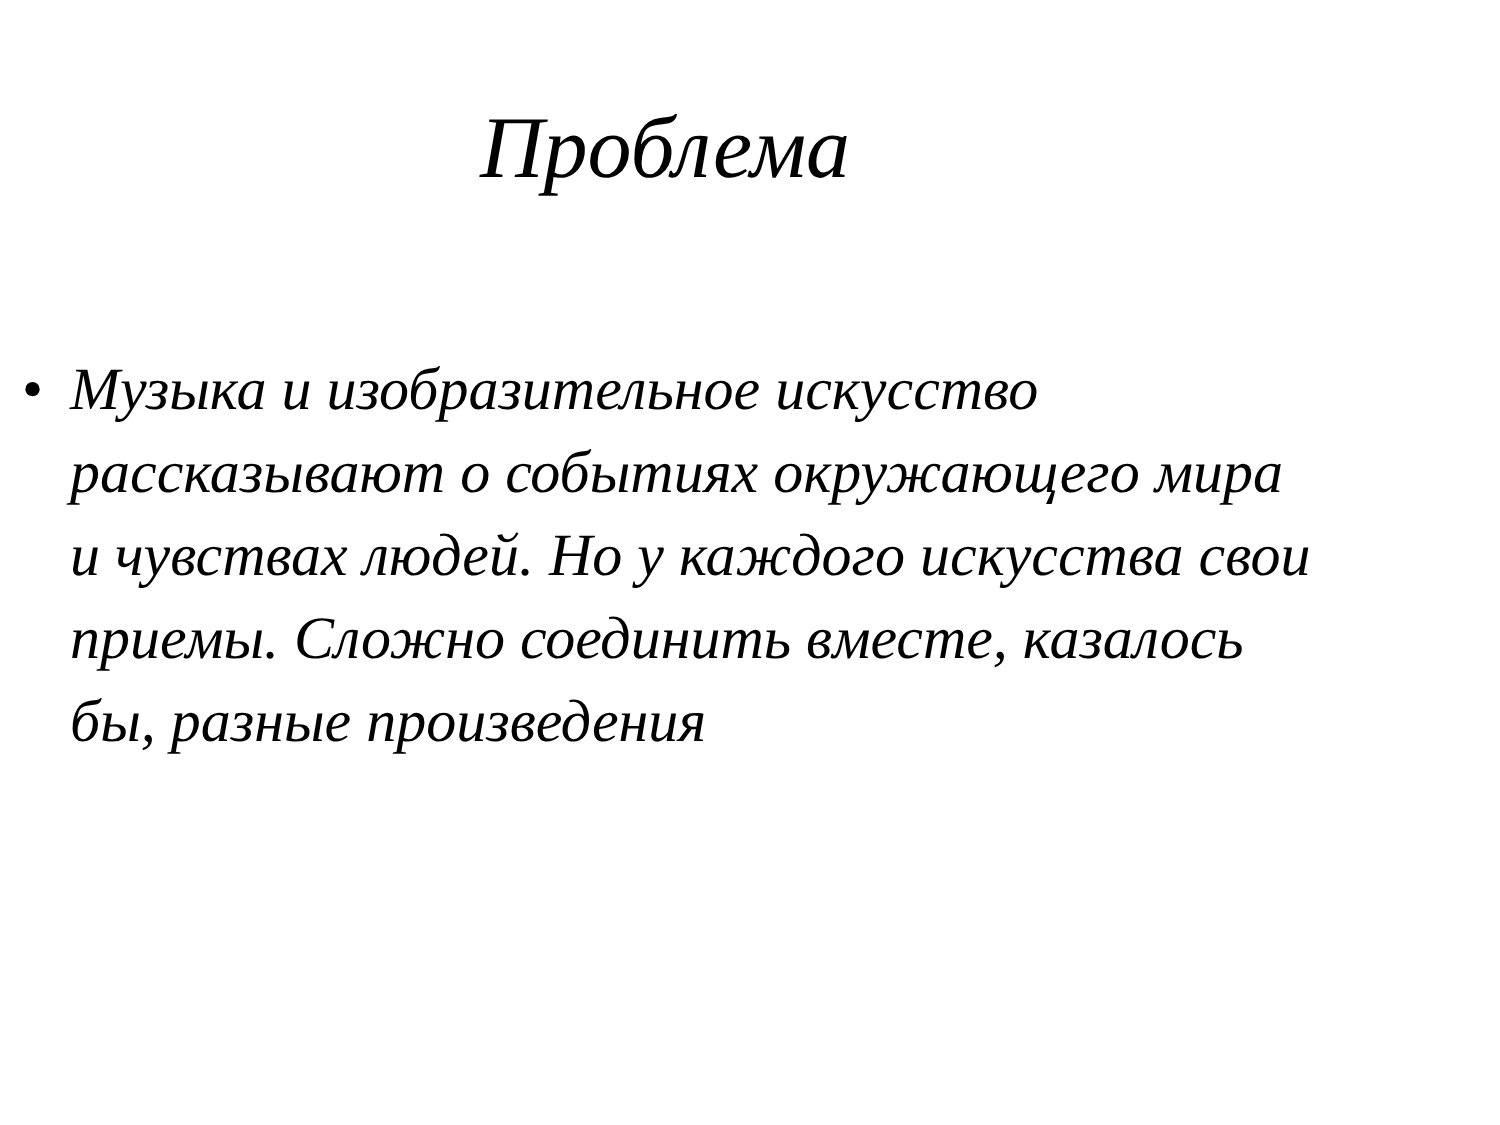Проблема
• Музыка и изобразительное искусство рассказывают о событиях окружающего мира и чувствах людей. Но у каждого искусства свои приемы. Сложно соединить вместе, казалось бы, разные произведения